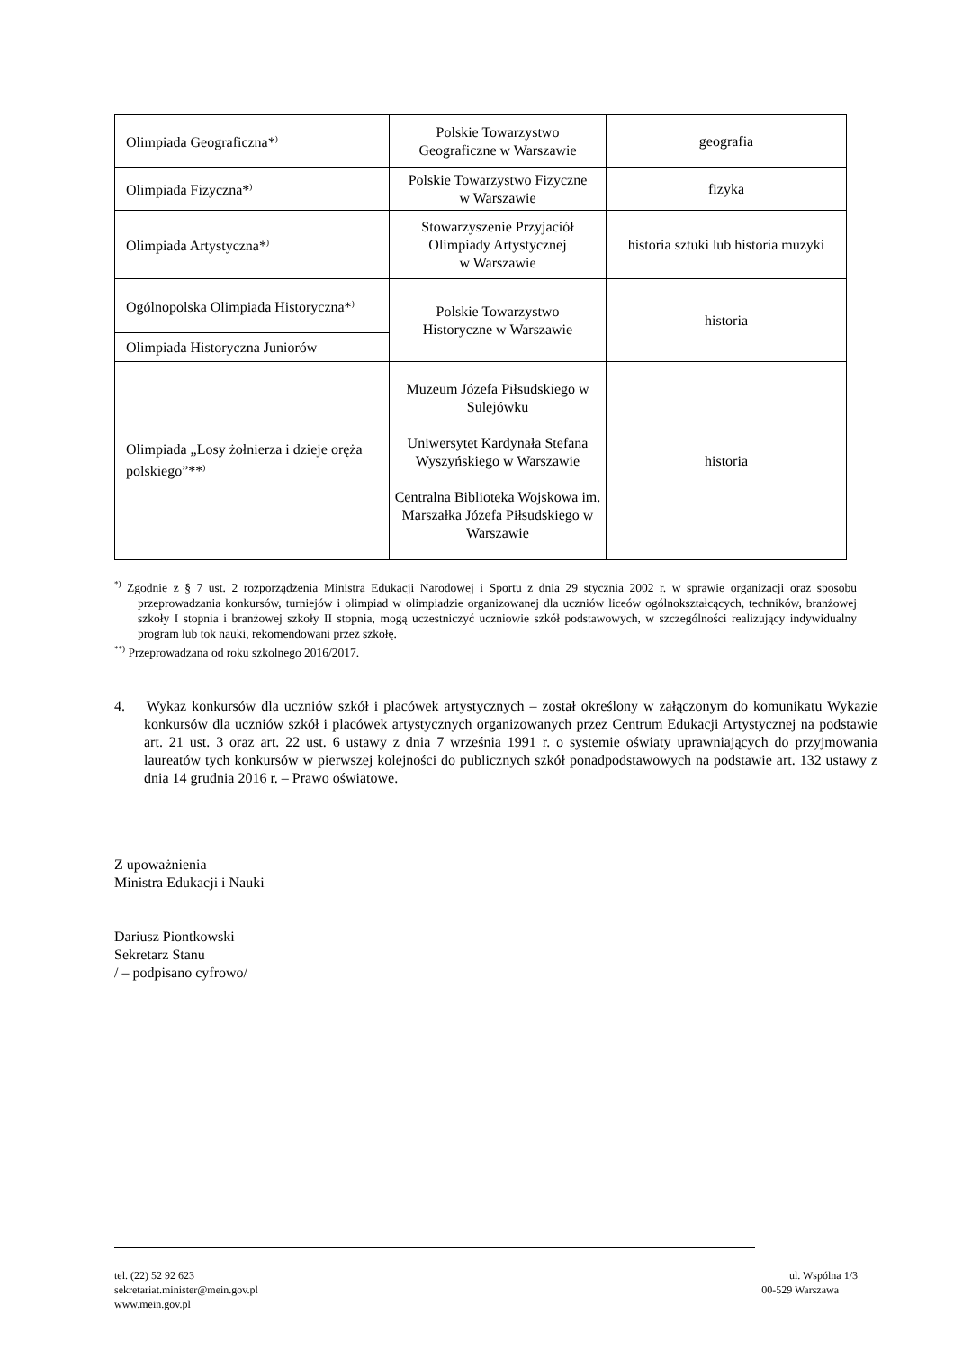| Olimpiada Geograficzna*<sup>)</sup> | Polskie Towarzystwo Geograficzne w Warszawie | geografia |
| Olimpiada Fizyczna*<sup>)</sup> | Polskie Towarzystwo Fizyczne w Warszawie | fizyka |
| Olimpiada Artystyczna*<sup>)</sup> | Stowarzyszenie Przyjaciół Olimpiady Artystycznej w Warszawie | historia sztuki lub historia muzyki |
| Ogólnopolska Olimpiada Historyczna*<sup>)</sup> | Polskie Towarzystwo Historyczne w Warszawie | historia |
| Olimpiada Historyczna Juniorów | | |
| Olimpiada „Losy żołnierza i dzieje oręża polskiego”**<sup>)</sup> | Muzeum Józefa Piłsudskiego w Sulejówku Uniwersytet Kardynała Stefana Wyszyńskiego w Warszawie Centralna Biblioteka Wojskowa im. Marszałka Józefa Piłsudskiego w Warszawie | historia |
<sup>*)</sup> Zgodnie z § 7 ust. 2 rozporządzenia Ministra Edukacji Narodowej i Sportu z dnia 29 stycznia 2002 r. w sprawie organizacji oraz sposobu przeprowadzania konkursów, turniejów i olimpiad w olimpiadzie organizowanej dla uczniów liceów ogólnokształcących, techników, branżowej szkoły I stopnia i branżowej szkoły II stopnia, mogą uczestniczyć uczniowie szkół podstawowych, w szczególności realizujący indywidualny program lub tok nauki, rekomendowani przez szkołę.
<sup>**)</sup> Przeprowadzana od roku szkolnego 2016/2017.
4. Wykaz konkursów dla uczniów szkół i placówek artystycznych – został określony w załączonym do komunikatu Wykazie konkursów dla uczniów szkół i placówek artystycznych organizowanych przez Centrum Edukacji Artystycznej na podstawie art. 21 ust. 3 oraz art. 22 ust. 6 ustawy z dnia 7 września 1991 r. o systemie oświaty uprawniających do przyjmowania laureatów tych konkursów w pierwszej kolejności do publicznych szkół ponadpodstawowych na podstawie art. 132 ustawy z dnia 14 grudnia 2016 r. – Prawo oświatowe.
Z upoważnienia
Ministra Edukacji i Nauki
Dariusz Piontkowski
Sekretarz Stanu
/ – podpisano cyfrowo/
tel. (22) 52 92 623
sekretariat.minister@mein.gov.pl
www.mein.gov.pl
ul. Wspólna 1/3
00-529 Warszawa